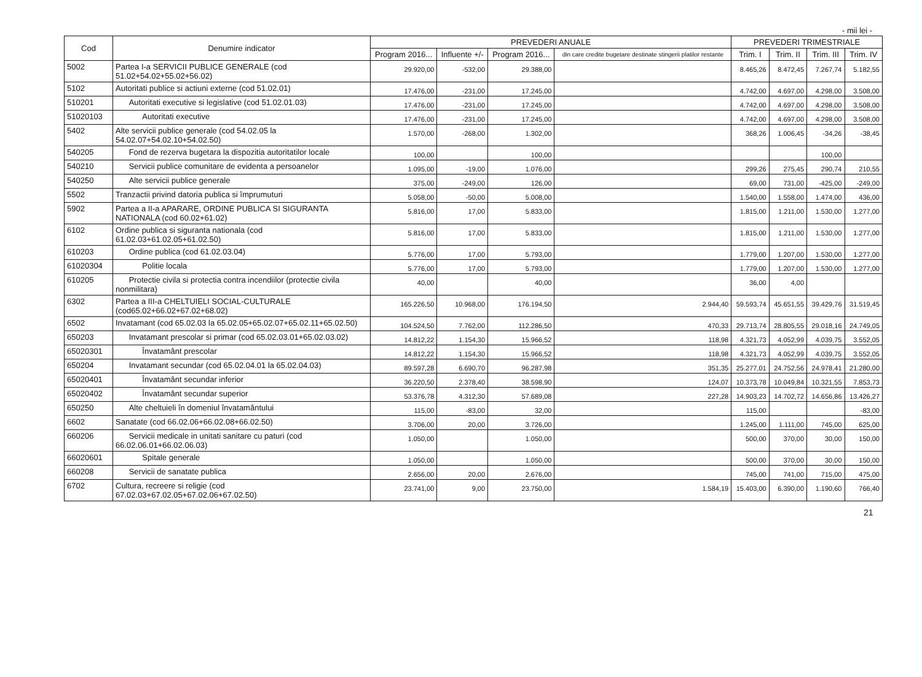- mii lei -
| Cod | Denumire indicator | PREVEDERI ANUALE | | | | PREVEDERI TRIMESTRIALE | | | |
| --- | --- | --- | --- | --- | --- | --- | --- | --- | --- |
| | | Program 2016... | Influente +/- | Program 2016... | din care credite bugetare destinate stingerii platilor restante | Trim. I | Trim. II | Trim. III | Trim. IV |
| 5002 | Partea I-a SERVICII PUBLICE GENERALE (cod 51.02+54.02+55.02+56.02) | 29.920,00 | -532,00 | 29.388,00 | | 8.465,26 | 8.472,45 | 7.267,74 | 5.182,55 |
| 5102 | Autoritati publice si actiuni externe (cod 51.02.01) | 17.476,00 | -231,00 | 17.245,00 | | 4.742,00 | 4.697,00 | 4.298,00 | 3.508,00 |
| 510201 | Autoritati executive si legislative (cod 51.02.01.03) | 17.476,00 | -231,00 | 17.245,00 | | 4.742,00 | 4.697,00 | 4.298,00 | 3.508,00 |
| 51020103 | Autoritati executive | 17.476,00 | -231,00 | 17.245,00 | | 4.742,00 | 4.697,00 | 4.298,00 | 3.508,00 |
| 5402 | Alte servicii publice generale (cod 54.02.05 la 54.02.07+54.02.10+54.02.50) | 1.570,00 | -268,00 | 1.302,00 | | 368,26 | 1.006,45 | -34,26 | -38,45 |
| 540205 | Fond de rezerva bugetara la dispozitia autoritatilor locale | 100,00 | | 100,00 | | | | 100,00 | |
| 540210 | Servicii publice comunitare de evidenta a persoanelor | 1.095,00 | -19,00 | 1.076,00 | | 299,26 | 275,45 | 290,74 | 210,55 |
| 540250 | Alte servicii publice generale | 375,00 | -249,00 | 126,00 | | 69,00 | 731,00 | -425,00 | -249,00 |
| 5502 | Tranzactii privind datoria publica si împrumuturi | 5.058,00 | -50,00 | 5.008,00 | | 1.540,00 | 1.558,00 | 1.474,00 | 436,00 |
| 5902 | Partea a II-a APARARE, ORDINE PUBLICA SI SIGURANTA NATIONALA (cod 60.02+61.02) | 5.816,00 | 17,00 | 5.833,00 | | 1.815,00 | 1.211,00 | 1.530,00 | 1.277,00 |
| 6102 | Ordine publica si siguranta nationala (cod 61.02.03+61.02.05+61.02.50) | 5.816,00 | 17,00 | 5.833,00 | | 1.815,00 | 1.211,00 | 1.530,00 | 1.277,00 |
| 610203 | Ordine publica (cod 61.02.03.04) | 5.776,00 | 17,00 | 5.793,00 | | 1.779,00 | 1.207,00 | 1.530,00 | 1.277,00 |
| 61020304 | Politie locala | 5.776,00 | 17,00 | 5.793,00 | | 1.779,00 | 1.207,00 | 1.530,00 | 1.277,00 |
| 610205 | Protectie civila si protectia contra incendiilor (protectie civila nonmilitara) | 40,00 | | 40,00 | | 36,00 | 4,00 | | |
| 6302 | Partea a III-a CHELTUIELI SOCIAL-CULTURALE (cod65.02+66.02+67.02+68.02) | 165.226,50 | 10.968,00 | 176.194,50 | 2.944,40 | 59.593,74 | 45.651,55 | 39.429,76 | 31.519,45 |
| 6502 | Invatamant (cod 65.02.03 la 65.02.05+65.02.07+65.02.11+65.02.50) | 104.524,50 | 7.762,00 | 112.286,50 | 470,33 | 29.713,74 | 28.805,55 | 29.018,16 | 24.749,05 |
| 650203 | Invatamant prescolar si primar (cod 65.02.03.01+65.02.03.02) | 14.812,22 | 1.154,30 | 15.966,52 | 118,98 | 4.321,73 | 4.052,99 | 4.039,75 | 3.552,05 |
| 65020301 | Învatamânt prescolar | 14.812,22 | 1.154,30 | 15.966,52 | 118,98 | 4.321,73 | 4.052,99 | 4.039,75 | 3.552,05 |
| 650204 | Invatamant secundar (cod 65.02.04.01 la 65.02.04.03) | 89.597,28 | 6.690,70 | 96.287,98 | 351,35 | 25.277,01 | 24.752,56 | 24.978,41 | 21.280,00 |
| 65020401 | Învatamânt secundar inferior | 36.220,50 | 2.378,40 | 38.598,90 | 124,07 | 10.373,78 | 10.049,84 | 10.321,55 | 7.853,73 |
| 65020402 | Învatamânt secundar superior | 53.376,78 | 4.312,30 | 57.689,08 | 227,28 | 14.903,23 | 14.702,72 | 14.656,86 | 13.426,27 |
| 650250 | Alte cheltuieli în domeniul învatamântului | 115,00 | -83,00 | 32,00 | | 115,00 | | | -83,00 |
| 6602 | Sanatate (cod 66.02.06+66.02.08+66.02.50) | 3.706,00 | 20,00 | 3.726,00 | | 1.245,00 | 1.111,00 | 745,00 | 625,00 |
| 660206 | Servicii medicale in unitati sanitare cu paturi (cod 66.02.06.01+66.02.06.03) | 1.050,00 | | 1.050,00 | | 500,00 | 370,00 | 30,00 | 150,00 |
| 66020601 | Spitale generale | 1.050,00 | | 1.050,00 | | 500,00 | 370,00 | 30,00 | 150,00 |
| 660208 | Servicii de sanatate publica | 2.656,00 | 20,00 | 2.676,00 | | 745,00 | 741,00 | 715,00 | 475,00 |
| 6702 | Cultura, recreere si religie (cod 67.02.03+67.02.05+67.02.06+67.02.50) | 23.741,00 | 9,00 | 23.750,00 | 1.584,19 | 15.403,00 | 6.390,00 | 1.190,60 | 766,40 |
21